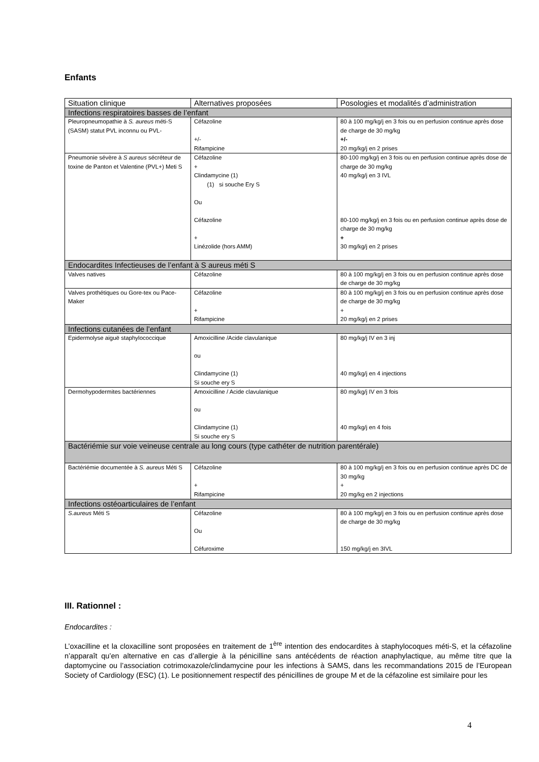Enfants
| Situation clinique | Alternatives proposées | Posologies et modalités d’administration |
| --- | --- | --- |
| Infections respiratoires basses de l’enfant | | |
| Pleuropneumopathie à S. aureus méti-S (SASM) statut PVL inconnu ou PVL- | Céfazoline +/- Rifampicine | 80 à 100 mg/kg/j en 3 fois ou en perfusion continue après dose de charge de 30 mg/kg +/- 20 mg/kg/j en 2 prises |
| Pneumonie sévère à S aureus sécréteur de toxine de Panton et Valentine (PVL+) Meti S | Céfazoline + Clindamycine (1) (1) si souche Ery S Ou Céfazoline + Linézolide (hors AMM) | 80-100 mg/kg/j en 3 fois ou en perfusion continue après dose de charge de 30 mg/kg 40 mg/kg/j en 3 IVL 80-100 mg/kg/j en 3 fois ou en perfusion continue après dose de charge de 30 mg/kg + 30 mg/kg/j en 2 prises |
| Endocardites Infectieuses de l’enfant à S aureus méti S | | |
| Valves natives | Céfazoline | 80 à 100 mg/kg/j en 3 fois ou en perfusion continue après dose de charge de 30 mg/kg |
| Valves prothétiques ou Gore-tex ou Pace-Maker | Céfazoline + Rifampicine | 80 à 100 mg/kg/j en 3 fois ou en perfusion continue après dose de charge de 30 mg/kg + 20 mg/kg/j en 2 prises |
| Infections cutanées de l’enfant | | |
| Epidermolyse aiguë staphylococcique | Amoxicilline /Acide clavulanique ou Clindamycine (1) Si souche ery S | 80 mg/kg/j IV en 3 inj 40 mg/kg/j en 4 injections |
| Dermohypodermites bactériennes | Amoxicilline / Acide clavulanique ou Clindamycine (1) Si souche ery S | 80 mg/kg/j IV en 3 fois 40 mg/kg/j en 4 fois |
| Bactériémie sur voie veineuse centrale au long cours (type cathéter de nutrition parentérale) | | |
| Bactériémie documentée à S. aureus Méti S | Céfazoline + Rifampicine | 80 à 100 mg/kg/j en 3 fois ou en perfusion continue après DC de 30 mg/kg + 20 mg/kg en 2 injections |
| Infections ostéoarticulaires de l’enfant | | |
| S.aureus Méti S | Céfazoline Ou Céfuroxime | 80 à 100 mg/kg/j en 3 fois ou en perfusion continue après dose de charge de 30 mg/kg 150 mg/kg/j en 3IVL |
III. Rationnel :
Endocardites :
L’oxacilline et la cloxacilline sont proposées en traitement de 1<sup>ère</sup> intention des endocardites à staphylocoques méti-S, et la céfazoline n’apparaît qu’en alternative en cas d’allergie à la pénicilline sans antécédents de réaction anaphylactique, au même titre que la daptomycine ou l’association cotrimoxazole/clindamycine pour les infections à SAMS, dans les recommandations 2015 de l’European Society of Cardiology (ESC) (1). Le positionnement respectif des pénicillines de groupe M et de la céfazoline est similaire pour les
4